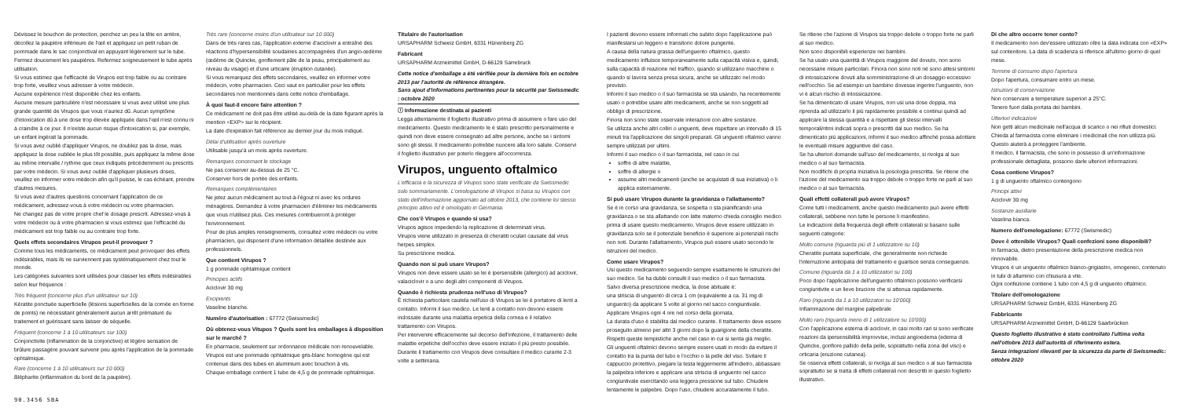Dévissez le bouchon de protection, penchez un peu la tête en arrière, décollez la paupière inférieure de l'œil et appliquez un petit ruban de pommade dans le sac conjonctival en appuyant légèrement sur le tube. Fermez doucement les paupières. Refermez soigneusement le tube après utilisation.
Si vous estimez que l'efficacité de Virupos est trop faible ou au contraire trop forte, veuillez vous adresser à votre médecin.
Aucune expérience n'est disponible chez les enfants.
Aucune mesure particulière n'est nécessaire si vous avez utilisé une plus grande quantité de Virupos que vous n'auriez dû. Aucun symptôme d'intoxication dû à une dose trop élevée appliquée dans l'œil n'est connu ni à craindre à ce jour. Il n'existe aucun risque d'intoxication si, par exemple, un enfant ingérait la pommade.
Si vous avez oublié d'appliquer Virupos, ne doublez pas la dose, mais appliquez la dose oubliée le plus tôt possible, puis appliquez la même dose au même intervalle / rythme que ceux indiqués précédemment ou prescrits par votre médecin. Si vous avez oublié d'appliquer plusieurs doses, veuillez en informer votre médecin afin qu'il puisse, le cas échéant, prendre d'autres mesures.
Si vous avez d'autres questions concernant l'application de ce médicament, adressez-vous à votre médecin ou votre pharmacien.
Ne changez pas de votre propre chef le dosage prescrit. Adressez-vous à votre médecin ou à votre pharmacien si vous estimez que l'efficacité du médicament est trop faible ou au contraire trop forte.
Quels effets secondaires Virupos peut-il provoquer ?
Comme tous les médicaments, ce médicament peut provoquer des effets indésirables, mais ils ne surviennent pas systématiquement chez tout le monde.
Les catégories suivantes sont utilisées pour classer les effets indésirables selon leur fréquence :
Très fréquent (concerne plus d'un utilisateur sur 10)
Kératite ponctuée superficielle (lésions superficielles de la cornée en forme de points) ne nécessitant généralement aucun arrêt prématuré du traitement et guérissant sans laisser de séquelle.
Fréquent (concerne 1 à 10 utilisateurs sur 100)
Conjonctivite (inflammation de la conjonctive) et légère sensation de brûlure passagère pouvant survenir peu après l'application de la pommade ophtalmique.
Rare (concerne 1 à 10 utilisateurs sur 10 000)
Blépharite (inflammation du bord de la paupière).
Très rare (concerne moins d'un utilisateur sur 10 000)
Dans de très rares cas, l'application externe d'aciclovir a entraîné des réactions d'hypersensibilité soudaines accompagnées d'un angio-œdème (œdème de Quincke, gonflement pâle de la peau, principalement au niveau du visage) et d'une urticaire (éruption cutanée).
Si vous remarquez des effets secondaires, veuillez en informer votre médecin, votre pharmacien. Ceci vaut en particulier pour les effets secondaires non mentionnés dans cette notice d'emballage.
À quoi faut-il encore faire attention ?
Ce médicament ne doit pas être utilisé au-delà de la date figurant après la mention <EXP> sur le récipient.
La date d'expiration fait référence au dernier jour du mois indiqué.
Délai d'utilisation après ouverture
Utilisable jusqu'à un mois après ouverture.
Remarques concernant le stockage
Ne pas conserver au-dessus de 25 °C.
Conserver hors de portée des enfants.
Remarques complémentaires
Ne jetez aucun médicament au tout-à-l'égout ni avec les ordures ménagères. Demandez à votre pharmacien d'éliminer les médicaments que vous n'utilisez plus. Ces mesures contribueront à protéger l'environnement.
Pour de plus amples renseignements, consultez votre médecin ou votre pharmacien, qui disposent d'une information détaillée destinée aux professionnels.
Que contient Virupos ?
1 g pommade ophtalmique contient
Principes actifs
Aciclovir 30 mg
Excipients
Vaseline blanche.
Numéro d'autorisation : 67772 (Swissmedic)
Où obtenez-vous Vitupos ? Quels sont les emballages à disposition sur le marché ?
En pharmacie, seulement sur ordonnance médicale non renouvelable.
Virupos est une pommade ophtalmique gris-blanc homogène qui est contenue dans des tubes en aluminium avec bouchon à vis.
Chaque emballage contient 1 tube de 4,5 g de pommade ophtalmique.
Titulaire de l'autorisation
URSAPHARM Schweiz GmbH, 6331 Hünenberg ZG
Fabricant
URSAPHARM Arzneimittel GmbH, D-66129 Sarrebruck
Cette notice d'emballage a été vérifiée pour la dernière fois en octobre 2013 par l'autorité de référence étrangère.
Sans ajout d'informations pertinentes pour la sécurité par Swissmedic : octobre 2020
ⓘ Informazione destinata ai pazienti
Legga attentamente il foglietto illustrativo prima di assumere o fare uso del medicamento. Questo medicamento le è stato prescritto personalmente e quindi non deve essere consegnato ad altre persone, anche se i sintomi sono gli stessi. Il medicamento potrebbe nuocere alla loro salute. Conservi il foglietto illustrativo per poterlo rileggere all'occorrenza.
Virupos, unguento oftalmico
L'efficacia e la sicurezza di Virupos sono state verificate da Swissmedic solo sommariamente. L'omologazione di Virupos si basa su Virupos con stato dell'informazione aggiornato ad ottobre 2013, che contiene loi stesso principio attivo ed è omologato in Germania.
Che cos'è Virupos e quando si usa?
Virupos agisce impedendo la replicazione di determinati virus.
Virupos viene utilizzato in presenza di cheratiti oculari causate dal virus herpes simplex.
Su prescrizione medica.
Quando non si può usare Virupos?
Virupos non deve essere usato se lei è ipersensibile (allergico) ad aciclovir, valaciclovir o a uno degli altri componenti di Virupos.
Quando è richiesta prudenza nell'uso di Virupos?
È richiesta particolare cautela nell'uso di Virupos se lei è portatore di lenti a contatto. Informi il suo medico. Le lenti a contatto non devono essere indossate durante una malattia erpetica della cornea e il relativo trattamento con Virupos.
Per intervenire efficacemente sul decorso dell'infezione, il trattamento delle malattie erpetiche dell'occhio deve essere iniziato il più presto possibile.
Durante il trattamento con Virupos deve consultare il medico curante 2-3 volte a settimana.
I pazienti devono essere informati che subito dopo l'applicazione può manifestarsi un leggero e transitorio dolore pungente.
A causa della natura grassa dell'unguento oftalmico, questo medicamento influisce temporaneamente sulla capacità visiva e, quindi, sulla capacità di reazione nel traffico, quando si utilizzano macchine o quando si lavora senza presa sicura, anche se utilizzato nel modo previsto.
Informi il suo medico o il suo farmacista se sta usando, ha recentemente usato o potrebbe usare altri medicamenti, anche se non soggetti ad obbligo di prescrizione.
Finora non sono state osservate interazioni con altre sostanze.
Se utilizza anche altri colliri o unguenti, deve rispettare un intervallo di 15 minuti tra l'applicazione dei singoli preparati. Gli unguenti oftalmici vanno sempre utilizzati per ultimi.
Informi il suo medico o il suo farmacista, nel caso in cui
soffre di altre malattie,
soffre di allergie o
assume altri medicamenti (anche se acquistati di sua iniziativa) o li applica esternamente.
Si può usare Virupos durante la gravidanza o l'allattamento?
Se è in corso una gravidanza, se sospetta o sta pianificando una gravidanza o se sta allattando con latte materno chieda consiglio medico prima di usare questo medicamento. Virupos deve essere utilizzato in gravidanza solo se il potenziale beneficio è superiore ai potenziali rischi non noti. Durante l'allattamento, Virupos può essere usato secondo le istruzioni del medico.
Come usare Virupos?
Usi questo medicamento seguendo sempre esattamente le istruzioni del suo medico. Se ha dubbi consulti il suo medico o il suo farmacista.
Salvo diversa prescrizione medica, la dose abituale è:
una striscia di unguento di circa 1 cm (equivalente a ca. 31 mg di unguento) da applicare 5 volte al giorno nel sacco congiuntivale.
Applicare Virupos ogni 4 ore nel corso della giornata.
La durata d'uso è stabilita dal medico curante. Il trattamento deve essere proseguito almeno per altri 3 giorni dopo la guarigione della cheratite. Rispetti queste tempistiche anche nel caso in cui si senta già meglio.
Gli unguenti oftalmici devono sempre essere usati in modo da evitare il contatto tra la punta del tubo e l'occhio o la pelle del viso. Svitare il cappuccio protettivo, piegare la testa leggermente all'indietro, abbassare la palpebra inferiore e applicare una striscia di unguento nel sacco congiuntivale esercitando una leggera pressione sul tubo. Chiudere lentamente le palpebre. Dopo l'uso, chiudere accuratamente il tubo.
Se ritiene che l'azione di Virupos sia troppo debole o troppo forte ne parli al suo medico.
Non sono disponibili esperienze nei bambini.
Se ha usato una quantità di Virupos maggiore del dovuto, non sono necessarie misure particolari. Finora non sono noti né sono attesi sintomi di intossicazione dovuti alla somministrazione di un dosaggio eccessivo nell'occhio. Se ad esempio un bambino dovesse ingerire l'unguento, non vi è alcun rischio di intossicazione.
Se ha dimenticato di usare Virupos, non usi una dose doppia, ma riprenda ad utilizzarlo il più rapidamente possibile e continui quindi ad applicare la stessa quantità e a rispettare gli stessi intervalli temporali/ritmi indicati sopra o prescritti dal suo medico. Se ha dimenticato più applicazioni, informi il suo medico affinché possa adottare le eventuali misure aggiuntive del caso.
Se ha ulteriori domande sull'uso del medicamento, si rivolga al suo medico o al suo farmacista.
Non modifichi di propria iniziativa la posologia prescritta. Se ritiene che l'azione del medicamento sia troppo debole o troppo forte ne parli al suo medico o al suo farmacista.
Quali effetti collaterali può avere Virupos?
Come tutti i medicamenti, anche questo medicamento può avere effetti collaterali, sebbene non tutte le persone li manifestino.
Le indicazioni della frequenza degli effetti collaterali si basano sulle seguenti categorie:
Molto comune (riguarda più di 1 utilizzatore su 10)
Cheratite puntata superficiale, che generalmente non richiede l'interruzione anticipata del trattamento e guarisce senza conseguenze.
Comune (riguarda da 1 a 10 utilizzatori su 100)
Poco dopo l'applicazione dell'unguento oftalmico possono verificarsi congiuntivite e un lieve bruciore che si attenua rapidamente.
Raro (riguarda da 1 a 10 utilizzatori su 10'000)
Infiammazione del margine palpebrale
Molto raro (riguarda meno di 1 utilizzatore su 10'000)
Con l'applicazione esterna di aciclovir, in casi molto rari si sono verificate reazioni da ipersensibilità improvvise, inclusi angioedema (edema di Quincke, gonfiore pallido della pelle, soprattutto nella zona del viso) e orticaria (eruzione cutanea).
Se osserva effetti collaterali, si rivolga al suo medico o al suo farmacista soprattutto se si tratta di effetti collaterali non descritti in questo foglietto illustrativo.
Di che altro occorre tener conto?
Il medicamento non dev'essere utilizzato oltre la data indicata con «EXP» sul contenitore. La data di scadenza si riferisce all'ultimo giorno di quel mese.
Termine di consumo dopo l'apertura
Dopo l'apertura, consumare entro un mese.
Istruzioni di conservazione
Non conservare a temperature superiori a 25°C.
Tenere fuori dalla portata dei bambini.
Ulteriori indicazioni
Non getti alcun medicinale nell'acqua di scarico o nei rifiuti domestici. Chieda al farmacista come eliminare i medicinali che non utilizza più. Questo aiuterà a proteggere l'ambiente.
Il medico, il farmacista, che sono in possesso di un'informazione professionale dettagliata, possono darle ulteriori informazioni.
Cosa contiene Virupos?
1 g di unguento oftalmico contengono
Principi attivi
Aciclovir 30 mg
Sostanze ausiliarie
Vaselina bianca.
Numero dell'omologazione: 67772 (Swismedic)
Dove è ottenibile Virupos? Quali confezioni sono disponibili?
In farmacia, dietro presentazione della prescrizione medica non rinnovabile.
Virupos è un unguento oftalmico bianco-grigiastro, omogeneo, contenuto in tubi di alluminio con chiusura a vite.
Ogni confezione contiene 1 tubo con 4,5 g di unguento oftalmico.
Titolare dell'omologazione
URSAPHARM Schweiz GmbH, 6331 Hünenberg ZG
Fabbricante
URSAPHARM Arzneimittel GmbH, D-66129 Saarbrücken
Questo foglietto illustrativo è stato controllato l'ultima volta nell'ottobre 2013 dall'autorità di riferimento estera.
Senza integrazioni rilevanti per la sicurezza da parte di Swissmedic: ottobre 2020
90.3456 SBA